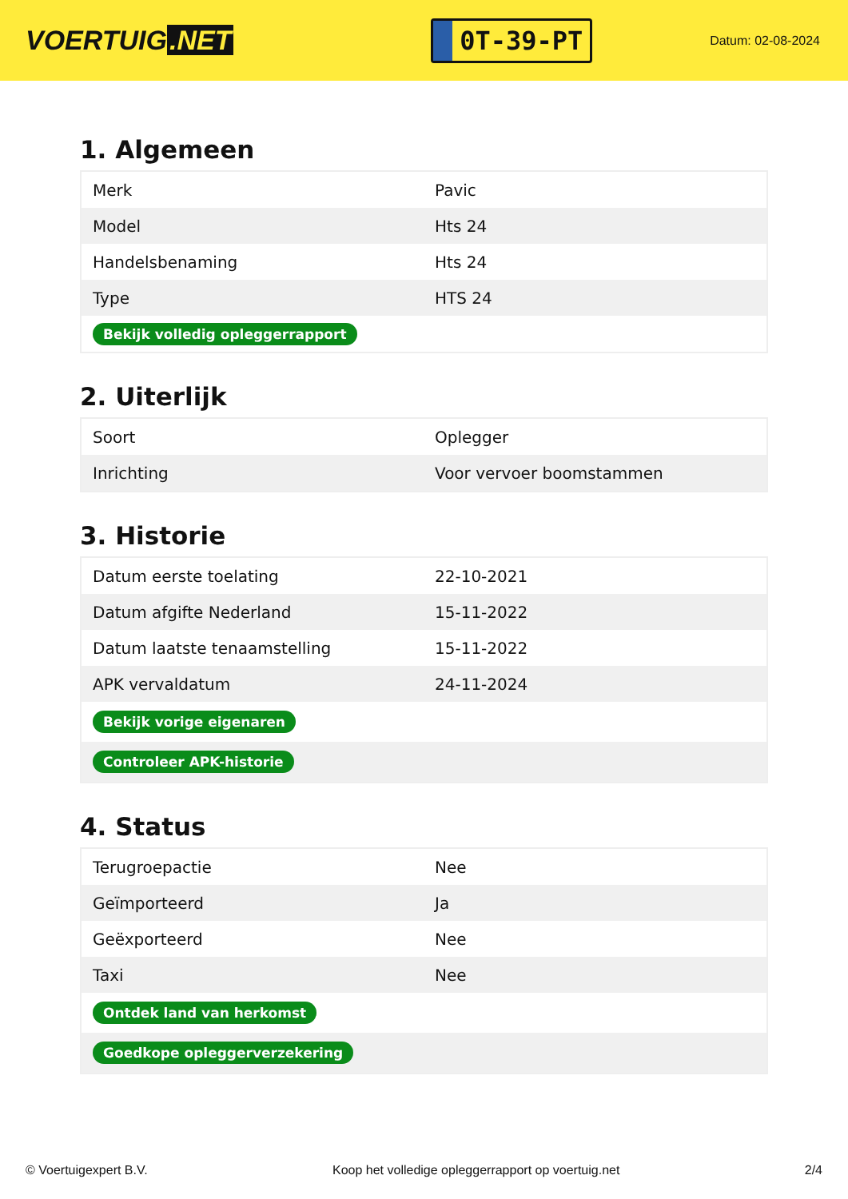VOERTUIG.NET
0T-39-PT
Datum: 02-08-2024
1. Algemeen
| Merk | Pavic |
| Model | Hts 24 |
| Handelsbenaming | Hts 24 |
| Type | HTS 24 |
| Bekijk volledig opleggerrapport | |
2. Uiterlijk
| Soort | Oplegger |
| Inrichting | Voor vervoer boomstammen |
3. Historie
| Datum eerste toelating | 22-10-2021 |
| Datum afgifte Nederland | 15-11-2022 |
| Datum laatste tenaamstelling | 15-11-2022 |
| APK vervaldatum | 24-11-2024 |
| Bekijk vorige eigenaren | |
| Controleer APK-historie | |
4. Status
| Terugroepactie | Nee |
| Geïmporteerd | Ja |
| Geëxporteerd | Nee |
| Taxi | Nee |
| Ontdek land van herkomst | |
| Goedkope opleggerverzekering | |
© Voertuigexpert B.V. Koop het volledige opleggerrapport op voertuig.net 2/4